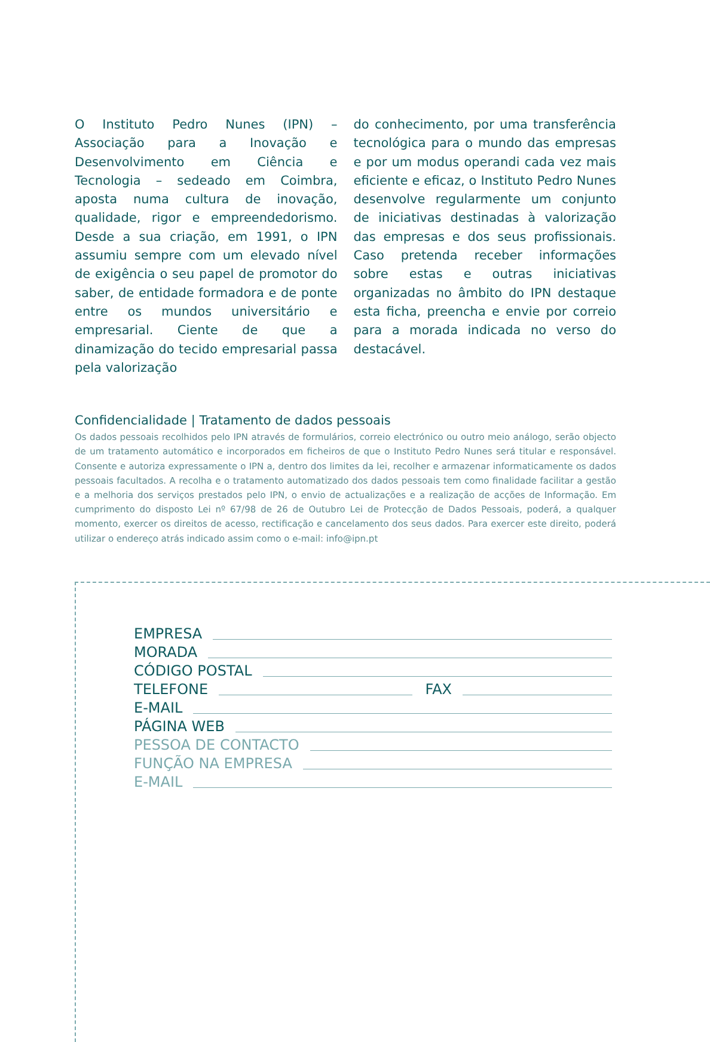O Instituto Pedro Nunes (IPN) – Associação para a Inovação e Desenvolvimento em Ciência e Tecnologia – sedeado em Coimbra, aposta numa cultura de inovação, qualidade, rigor e empreendedorismo. Desde a sua criação, em 1991, o IPN assumiu sempre com um elevado nível de exigência o seu papel de promotor do saber, de entidade formadora e de ponte entre os mundos universitário e empresarial. Ciente de que a dinamização do tecido empresarial passa pela valorização
do conhecimento, por uma transferência tecnológica para o mundo das empresas e por um modus operandi cada vez mais eficiente e eficaz, o Instituto Pedro Nunes desenvolve regularmente um conjunto de iniciativas destinadas à valorização das empresas e dos seus profissionais. Caso pretenda receber informações sobre estas e outras iniciativas organizadas no âmbito do IPN destaque esta ficha, preencha e envie por correio para a morada indicada no verso do destacável.
Confidencialidade | Tratamento de dados pessoais
Os dados pessoais recolhidos pelo IPN através de formulários, correio electrónico ou outro meio análogo, serão objecto de um tratamento automático e incorporados em ficheiros de que o Instituto Pedro Nunes será titular e responsável. Consente e autoriza expressamente o IPN a, dentro dos limites da lei, recolher e armazenar informaticamente os dados pessoais facultados. A recolha e o tratamento automatizado dos dados pessoais tem como finalidade facilitar a gestão e a melhoria dos serviços prestados pelo IPN, o envio de actualizações e a realização de acções de Informação. Em cumprimento do disposto Lei nº 67/98 de 26 de Outubro Lei de Protecção de Dados Pessoais, poderá, a qualquer momento, exercer os direitos de acesso, rectificação e cancelamento dos seus dados. Para exercer este direito, poderá utilizar o endereço atrás indicado assim como o e-mail: info@ipn.pt
EMPRESA
MORADA
CÓDIGO POSTAL
TELEFONE FAX
E-MAIL
PÁGINA WEB
PESSOA DE CONTACTO
FUNÇÃO NA EMPRESA
E-MAIL